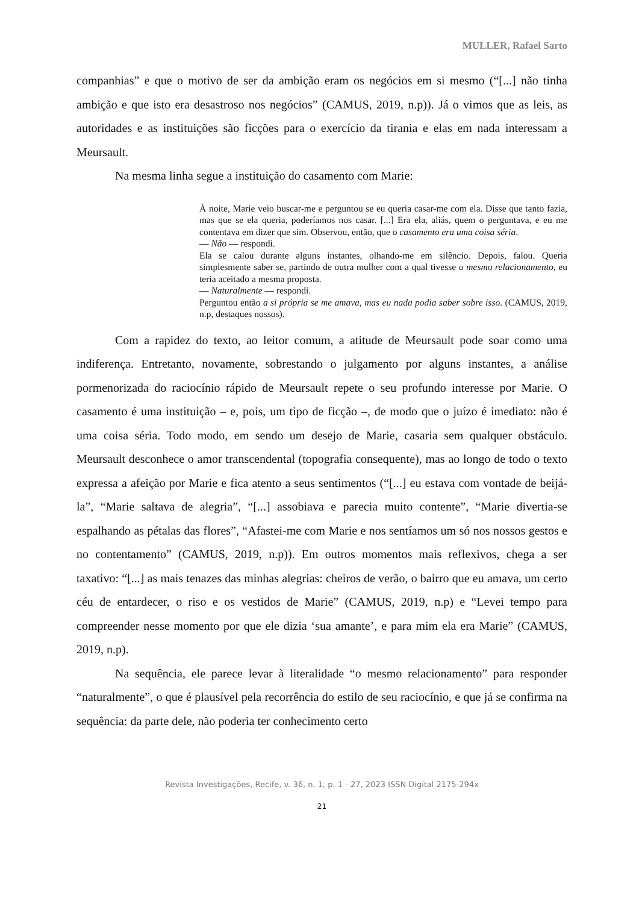MULLER, Rafael Sarto
companhias” e que o motivo de ser da ambição eram os negócios em si mesmo (“[...] não tinha ambição e que isto era desastroso nos negócios” (CAMUS, 2019, n.p)). Já o vimos que as leis, as autoridades e as instituições são ficções para o exercício da tirania e elas em nada interessam a Meursault.
Na mesma linha segue a instituição do casamento com Marie:
À noite, Marie veio buscar-me e perguntou se eu queria casar-me com ela. Disse que tanto fazia, mas que se ela queria, poderíamos nos casar. [...] Era ela, aliás, quem o perguntava, e eu me contentava em dizer que sim. Observou, então, que o casamento era uma coisa séria.
— Não — respondi.
Ela se calou durante alguns instantes, olhando-me em silêncio. Depois, falou. Queria simplesmente saber se, partindo de outra mulher com a qual tivesse o mesmo relacionamento, eu teria aceitado a mesma proposta.
— Naturalmente — respondi.
Perguntou então a si própria se me amava, mas eu nada podia saber sobre isso. (CAMUS, 2019, n.p, destaques nossos).
Com a rapidez do texto, ao leitor comum, a atitude de Meursault pode soar como uma indiferença. Entretanto, novamente, sobrestando o julgamento por alguns instantes, a análise pormenorizada do raciocínio rápido de Meursault repete o seu profundo interesse por Marie. O casamento é uma instituição – e, pois, um tipo de ficção –, de modo que o juízo é imediato: não é uma coisa séria. Todo modo, em sendo um desejo de Marie, casaria sem qualquer obstáculo. Meursault desconhece o amor transcendental (topografia consequente), mas ao longo de todo o texto expressa a afeição por Marie e fica atento a seus sentimentos (“[...] eu estava com vontade de beijá-la”, “Marie saltava de alegria”, “[...] assobiava e parecia muito contente”, “Marie divertia-se espalhando as pétalas das flores”, “Afastei-me com Marie e nos sentíamos um só nos nossos gestos e no contentamento” (CAMUS, 2019, n.p)). Em outros momentos mais reflexivos, chega a ser taxativo: “[...] as mais tenazes das minhas alegrias: cheiros de verão, o bairro que eu amava, um certo céu de entardecer, o riso e os vestidos de Marie” (CAMUS, 2019, n.p) e “Levei tempo para compreender nesse momento por que ele dizia ‘sua amante’, e para mim ela era Marie” (CAMUS, 2019, n.p).
Na sequência, ele parece levar à literalidade “o mesmo relacionamento” para responder “naturalmente”, o que é plausível pela recorrência do estilo de seu raciocínio, e que já se confirma na sequência: da parte dele, não poderia ter conhecimento certo
Revista Investigações, Recife, v. 36, n. 1, p. 1 - 27, 2023 ISSN Digital 2175-294x
21